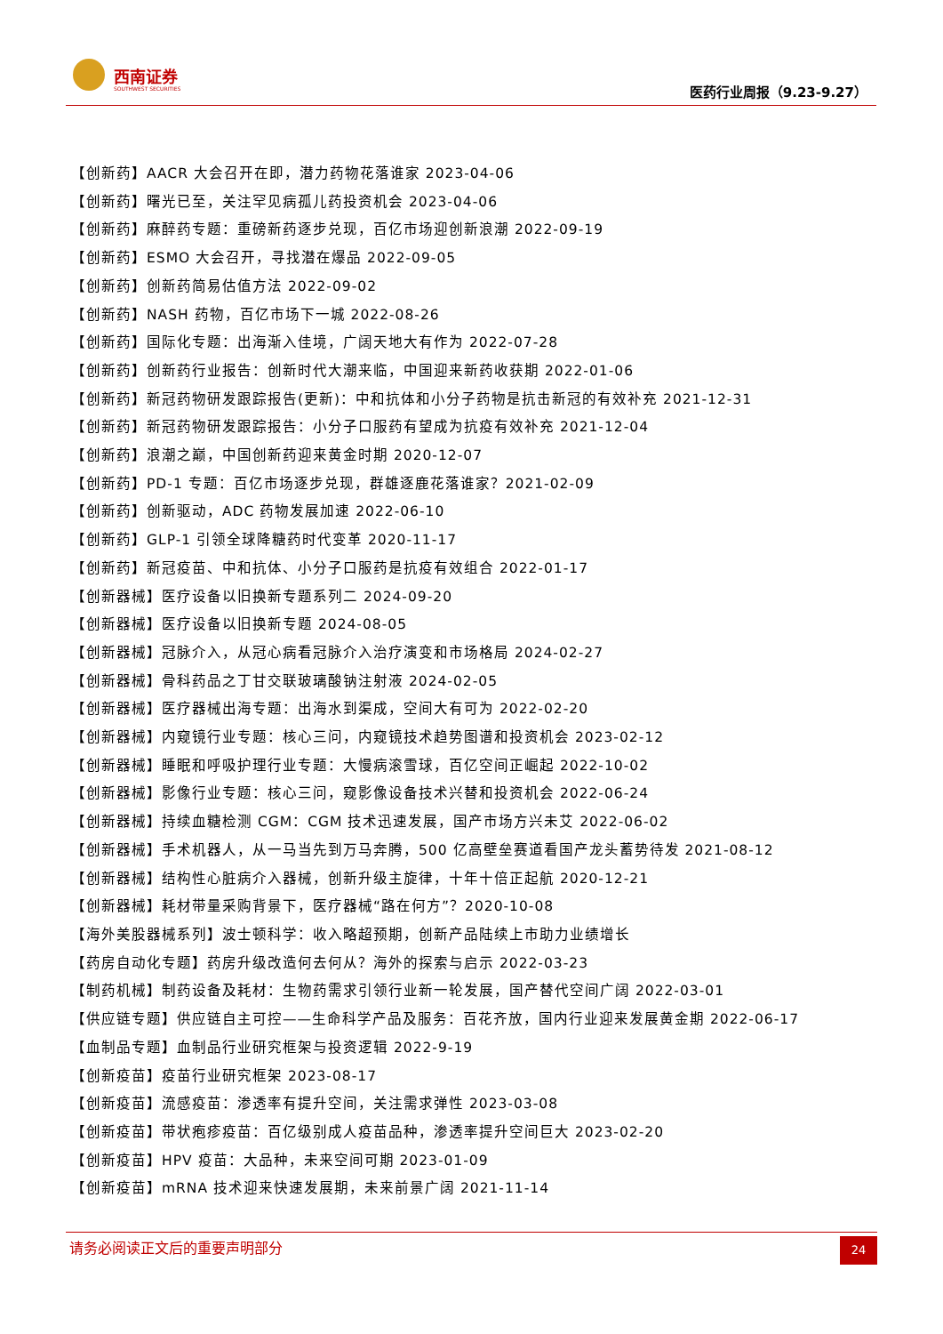西南证券
SOUTHWEST SECURITIES 医药行业周报（9.23-9.27）
【创新药】AACR 大会召开在即，潜力药物花落谁家 2023-04-06
【创新药】曙光已至，关注罕见病孤儿药投资机会 2023-04-06
【创新药】麻醉药专题：重磅新药逐步兑现，百亿市场迎创新浪潮 2022-09-19
【创新药】ESMO 大会召开，寻找潜在爆品 2022-09-05
【创新药】创新药简易估值方法 2022-09-02
【创新药】NASH 药物，百亿市场下一城 2022-08-26
【创新药】国际化专题：出海渐入佳境，广阔天地大有作为 2022-07-28
【创新药】创新药行业报告：创新时代大潮来临，中国迎来新药收获期 2022-01-06
【创新药】新冠药物研发跟踪报告(更新)：中和抗体和小分子药物是抗击新冠的有效补充 2021-12-31
【创新药】新冠药物研发跟踪报告：小分子口服药有望成为抗疫有效补充 2021-12-04
【创新药】浪潮之巅，中国创新药迎来黄金时期 2020-12-07
【创新药】PD-1 专题：百亿市场逐步兑现，群雄逐鹿花落谁家？2021-02-09
【创新药】创新驱动，ADC 药物发展加速 2022-06-10
【创新药】GLP-1 引领全球降糖药时代变革 2020-11-17
【创新药】新冠疫苗、中和抗体、小分子口服药是抗疫有效组合 2022-01-17
【创新器械】医疗设备以旧换新专题系列二 2024-09-20
【创新器械】医疗设备以旧换新专题 2024-08-05
【创新器械】冠脉介入，从冠心病看冠脉介入治疗演变和市场格局 2024-02-27
【创新器械】骨科药品之丁甘交联玻璃酸钠注射液 2024-02-05
【创新器械】医疗器械出海专题：出海水到渠成，空间大有可为 2022-02-20
【创新器械】内窥镜行业专题：核心三问，内窥镜技术趋势图谱和投资机会 2023-02-12
【创新器械】睡眠和呼吸护理行业专题：大慢病滚雪球，百亿空间正崛起 2022-10-02
【创新器械】影像行业专题：核心三问，窥影像设备技术兴替和投资机会 2022-06-24
【创新器械】持续血糖检测 CGM：CGM 技术迅速发展，国产市场方兴未艾 2022-06-02
【创新器械】手术机器人，从一马当先到万马奔腾，500 亿高壁垒赛道看国产龙头蓄势待发 2021-08-12
【创新器械】结构性心脏病介入器械，创新升级主旋律，十年十倍正起航 2020-12-21
【创新器械】耗材带量采购背景下，医疗器械“路在何方”？2020-10-08
【海外美股器械系列】波士顿科学：收入略超预期，创新产品陆续上市助力业绩增长
【药房自动化专题】药房升级改造何去何从？海外的探索与启示 2022-03-23
【制药机械】制药设备及耗材：生物药需求引领行业新一轮发展，国产替代空间广阔 2022-03-01
【供应链专题】供应链自主可控——生命科学产品及服务：百花齐放，国内行业迎来发展黄金期 2022-06-17
【血制品专题】血制品行业研究框架与投资逻辑 2022-9-19
【创新疫苗】疫苗行业研究框架 2023-08-17
【创新疫苗】流感疫苗：渗透率有提升空间，关注需求弹性 2023-03-08
【创新疫苗】带状疱疹疫苗：百亿级别成人疫苗品种，渗透率提升空间巨大 2023-02-20
【创新疫苗】HPV 疫苗：大品种，未来空间可期 2023-01-09
【创新疫苗】mRNA 技术迎来快速发展期，未来前景广阔 2021-11-14
请务必阅读正文后的重要声明部分 24